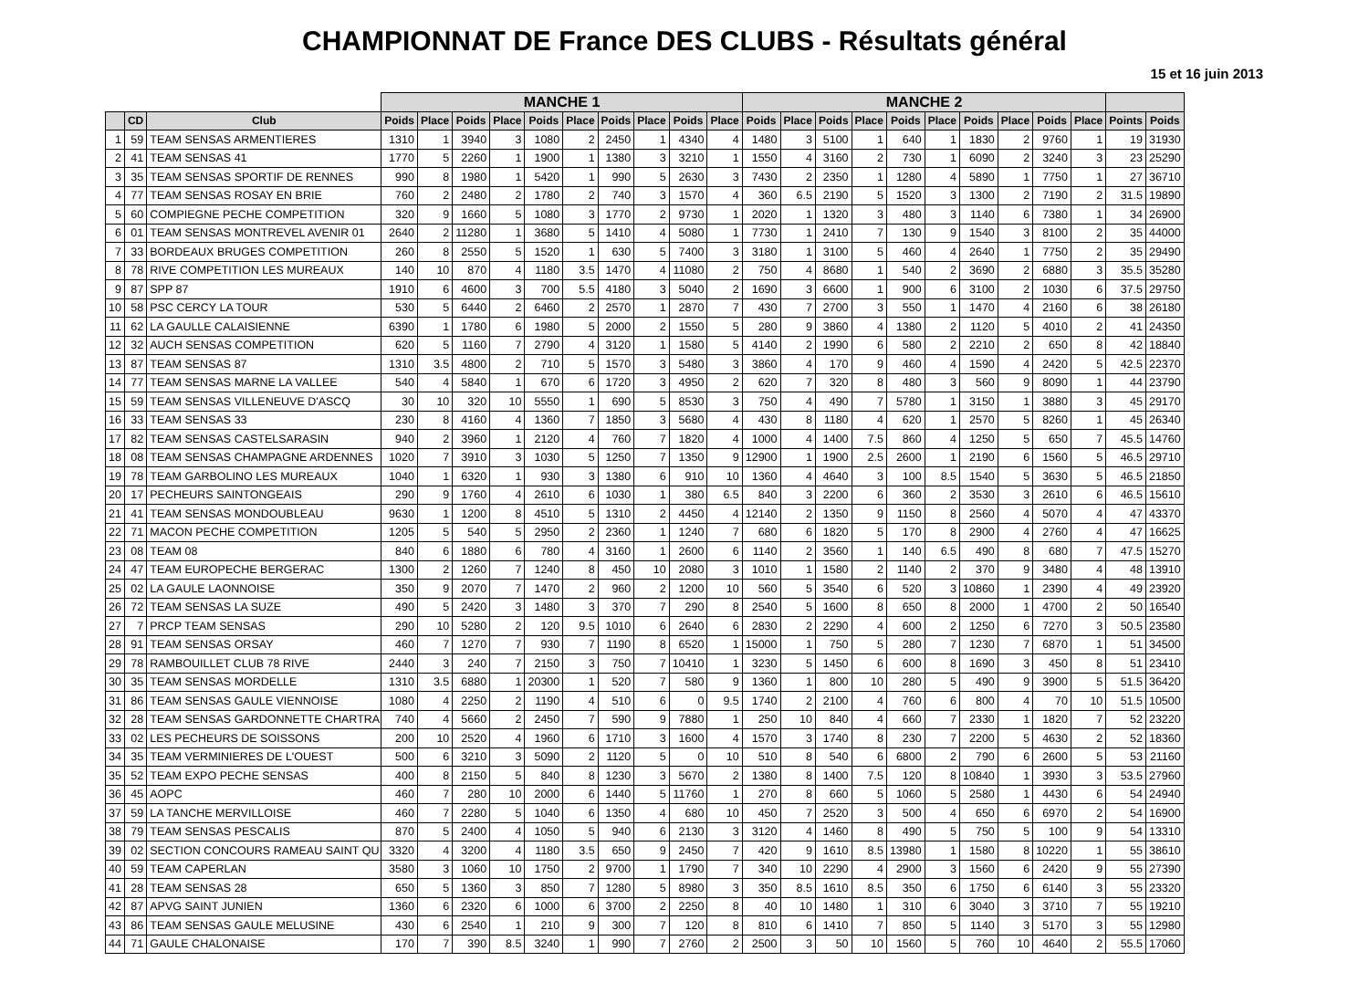CHAMPIONNAT DE France DES CLUBS - Résultats général
15 et 16 juin 2013
| | | | MANCHE 1 | | | | | | | | | | MANCHE 2 | | | | | | | | | | | |
| --- | --- | --- | --- | --- | --- | --- | --- | --- | --- | --- | --- | --- | --- | --- | --- | --- | --- | --- | --- | --- | --- | --- | --- | --- |
| | CD | Club | Poids | Place | Poids | Place | Poids | Place | Poids | Place | Poids | Place | Poids | Place | Poids | Place | Poids | Place | Poids | Place | Poids | Place | Points | Poids |
| 1 | 59 | TEAM SENSAS ARMENTIERES | 1310 | 1 | 3940 | 3 | 1080 | 2 | 2450 | 1 | 4340 | 4 | 1480 | 3 | 5100 | 1 | 640 | 1 | 1830 | 2 | 9760 | 1 | 19 | 31930 |
| 2 | 41 | TEAM SENSAS 41 | 1770 | 5 | 2260 | 1 | 1900 | 1 | 1380 | 3 | 3210 | 1 | 1550 | 4 | 3160 | 2 | 730 | 1 | 6090 | 2 | 3240 | 3 | 23 | 25290 |
| 3 | 35 | TEAM SENSAS SPORTIF DE RENNES | 990 | 8 | 1980 | 1 | 5420 | 1 | 990 | 5 | 2630 | 3 | 7430 | 2 | 2350 | 1 | 1280 | 4 | 5890 | 1 | 7750 | 1 | 27 | 36710 |
| 4 | 77 | TEAM SENSAS ROSAY EN BRIE | 760 | 2 | 2480 | 2 | 1780 | 2 | 740 | 3 | 1570 | 4 | 360 | 6.5 | 2190 | 5 | 1520 | 3 | 1300 | 2 | 7190 | 2 | 31.5 | 19890 |
| 5 | 60 | COMPIEGNE PECHE COMPETITION | 320 | 9 | 1660 | 5 | 1080 | 3 | 1770 | 2 | 9730 | 1 | 2020 | 1 | 1320 | 3 | 480 | 3 | 1140 | 6 | 7380 | 1 | 34 | 26900 |
| 6 | 01 | TEAM SENSAS MONTREVEL AVENIR 01 | 2640 | 2 | 11280 | 1 | 3680 | 5 | 1410 | 4 | 5080 | 1 | 7730 | 1 | 2410 | 7 | 130 | 9 | 1540 | 3 | 8100 | 2 | 35 | 44000 |
| 7 | 33 | BORDEAUX BRUGES COMPETITION | 260 | 8 | 2550 | 5 | 1520 | 1 | 630 | 5 | 7400 | 3 | 3180 | 1 | 3100 | 5 | 460 | 4 | 2640 | 1 | 7750 | 2 | 35 | 29490 |
| 8 | 78 | RIVE COMPETITION LES MUREAUX | 140 | 10 | 870 | 4 | 1180 | 3.5 | 1470 | 4 | 11080 | 2 | 750 | 4 | 8680 | 1 | 540 | 2 | 3690 | 2 | 6880 | 3 | 35.5 | 35280 |
| 9 | 87 | SPP 87 | 1910 | 6 | 4600 | 3 | 700 | 5.5 | 4180 | 3 | 5040 | 2 | 1690 | 3 | 6600 | 1 | 900 | 6 | 3100 | 2 | 1030 | 6 | 37.5 | 29750 |
| 10 | 58 | PSC CERCY LA TOUR | 530 | 5 | 6440 | 2 | 6460 | 2 | 2570 | 1 | 2870 | 7 | 430 | 7 | 2700 | 3 | 550 | 1 | 1470 | 4 | 2160 | 6 | 38 | 26180 |
| 11 | 62 | LA GAULLE CALAISIENNE | 6390 | 1 | 1780 | 6 | 1980 | 5 | 2000 | 2 | 1550 | 5 | 280 | 9 | 3860 | 4 | 1380 | 2 | 1120 | 5 | 4010 | 2 | 41 | 24350 |
| 12 | 32 | AUCH SENSAS COMPETITION | 620 | 5 | 1160 | 7 | 2790 | 4 | 3120 | 1 | 1580 | 5 | 4140 | 2 | 1990 | 6 | 580 | 2 | 2210 | 2 | 650 | 8 | 42 | 18840 |
| 13 | 87 | TEAM SENSAS 87 | 1310 | 3.5 | 4800 | 2 | 710 | 5 | 1570 | 3 | 5480 | 3 | 3860 | 4 | 170 | 9 | 460 | 4 | 1590 | 4 | 2420 | 5 | 42.5 | 22370 |
| 14 | 77 | TEAM SENSAS MARNE LA VALLEE | 540 | 4 | 5840 | 1 | 670 | 6 | 1720 | 3 | 4950 | 2 | 620 | 7 | 320 | 8 | 480 | 3 | 560 | 9 | 8090 | 1 | 44 | 23790 |
| 15 | 59 | TEAM SENSAS VILLENEUVE D'ASCQ | 30 | 10 | 320 | 10 | 5550 | 1 | 690 | 5 | 8530 | 3 | 750 | 4 | 490 | 7 | 5780 | 1 | 3150 | 1 | 3880 | 3 | 45 | 29170 |
| 16 | 33 | TEAM SENSAS 33 | 230 | 8 | 4160 | 4 | 1360 | 7 | 1850 | 3 | 5680 | 4 | 430 | 8 | 1180 | 4 | 620 | 1 | 2570 | 5 | 8260 | 1 | 45 | 26340 |
| 17 | 82 | TEAM SENSAS CASTELSARASIN | 940 | 2 | 3960 | 1 | 2120 | 4 | 760 | 7 | 1820 | 4 | 1000 | 4 | 1400 | 7.5 | 860 | 4 | 1250 | 5 | 650 | 7 | 45.5 | 14760 |
| 18 | 08 | TEAM SENSAS CHAMPAGNE ARDENNES | 1020 | 7 | 3910 | 3 | 1030 | 5 | 1250 | 7 | 1350 | 9 | 12900 | 1 | 1900 | 2.5 | 2600 | 1 | 2190 | 6 | 1560 | 5 | 46.5 | 29710 |
| 19 | 78 | TEAM GARBOLINO LES MUREAUX | 1040 | 1 | 6320 | 1 | 930 | 3 | 1380 | 6 | 910 | 10 | 1360 | 4 | 4640 | 3 | 100 | 8.5 | 1540 | 5 | 3630 | 5 | 46.5 | 21850 |
| 20 | 17 | PECHEURS SAINTONGEAIS | 290 | 9 | 1760 | 4 | 2610 | 6 | 1030 | 1 | 380 | 6.5 | 840 | 3 | 2200 | 6 | 360 | 2 | 3530 | 3 | 2610 | 6 | 46.5 | 15610 |
| 21 | 41 | TEAM SENSAS MONDOUBLEAU | 9630 | 1 | 1200 | 8 | 4510 | 5 | 1310 | 2 | 4450 | 4 | 12140 | 2 | 1350 | 9 | 1150 | 8 | 2560 | 4 | 5070 | 4 | 47 | 43370 |
| 22 | 71 | MACON PECHE COMPETITION | 1205 | 5 | 540 | 5 | 2950 | 2 | 2360 | 1 | 1240 | 7 | 680 | 6 | 1820 | 5 | 170 | 8 | 2900 | 4 | 2760 | 4 | 47 | 16625 |
| 23 | 08 | TEAM 08 | 840 | 6 | 1880 | 6 | 780 | 4 | 3160 | 1 | 2600 | 6 | 1140 | 2 | 3560 | 1 | 140 | 6.5 | 490 | 8 | 680 | 7 | 47.5 | 15270 |
| 24 | 47 | TEAM EUROPECHE BERGERAC | 1300 | 2 | 1260 | 7 | 1240 | 8 | 450 | 10 | 2080 | 3 | 1010 | 1 | 1580 | 2 | 1140 | 2 | 370 | 9 | 3480 | 4 | 48 | 13910 |
| 25 | 02 | LA GAULE LAONNOISE | 350 | 9 | 2070 | 7 | 1470 | 2 | 960 | 2 | 1200 | 10 | 560 | 5 | 3540 | 6 | 520 | 3 | 10860 | 1 | 2390 | 4 | 49 | 23920 |
| 26 | 72 | TEAM SENSAS LA SUZE | 490 | 5 | 2420 | 3 | 1480 | 3 | 370 | 7 | 290 | 8 | 2540 | 5 | 1600 | 8 | 650 | 8 | 2000 | 1 | 4700 | 2 | 50 | 16540 |
| 27 | 7 | PRCP TEAM SENSAS | 290 | 10 | 5280 | 2 | 120 | 9.5 | 1010 | 6 | 2640 | 6 | 2830 | 2 | 2290 | 4 | 600 | 2 | 1250 | 6 | 7270 | 3 | 50.5 | 23580 |
| 28 | 91 | TEAM SENSAS ORSAY | 460 | 7 | 1270 | 7 | 930 | 7 | 1190 | 8 | 6520 | 1 | 15000 | 1 | 750 | 5 | 280 | 7 | 1230 | 7 | 6870 | 1 | 51 | 34500 |
| 29 | 78 | RAMBOUILLET CLUB 78 RIVE | 2440 | 3 | 240 | 7 | 2150 | 3 | 750 | 7 | 10410 | 1 | 3230 | 5 | 1450 | 6 | 600 | 8 | 1690 | 3 | 450 | 8 | 51 | 23410 |
| 30 | 35 | TEAM SENSAS MORDELLE | 1310 | 3.5 | 6880 | 1 | 20300 | 1 | 520 | 7 | 580 | 9 | 1360 | 1 | 800 | 10 | 280 | 5 | 490 | 9 | 3900 | 5 | 51.5 | 36420 |
| 31 | 86 | TEAM SENSAS GAULE VIENNOISE | 1080 | 4 | 2250 | 2 | 1190 | 4 | 510 | 6 | 0 | 9.5 | 1740 | 2 | 2100 | 4 | 760 | 6 | 800 | 4 | 70 | 10 | 51.5 | 10500 |
| 32 | 28 | TEAM SENSAS GARDONNETTE CHARTRA | 740 | 4 | 5660 | 2 | 2450 | 7 | 590 | 9 | 7880 | 1 | 250 | 10 | 840 | 4 | 660 | 7 | 2330 | 1 | 1820 | 7 | 52 | 23220 |
| 33 | 02 | LES PECHEURS DE SOISSONS | 200 | 10 | 2520 | 4 | 1960 | 6 | 1710 | 3 | 1600 | 4 | 1570 | 3 | 1740 | 8 | 230 | 7 | 2200 | 5 | 4630 | 2 | 52 | 18360 |
| 34 | 35 | TEAM VERMINIERES DE L'OUEST | 500 | 6 | 3210 | 3 | 5090 | 2 | 1120 | 5 | 0 | 10 | 510 | 8 | 540 | 6 | 6800 | 2 | 790 | 6 | 2600 | 5 | 53 | 21160 |
| 35 | 52 | TEAM EXPO PECHE SENSAS | 400 | 8 | 2150 | 5 | 840 | 8 | 1230 | 3 | 5670 | 2 | 1380 | 8 | 1400 | 7.5 | 120 | 8 | 10840 | 1 | 3930 | 3 | 53.5 | 27960 |
| 36 | 45 | AOPC | 460 | 7 | 280 | 10 | 2000 | 6 | 1440 | 5 | 11760 | 1 | 270 | 8 | 660 | 5 | 1060 | 5 | 2580 | 1 | 4430 | 6 | 54 | 24940 |
| 37 | 59 | LA TANCHE MERVILLOISE | 460 | 7 | 2280 | 5 | 1040 | 6 | 1350 | 4 | 680 | 10 | 450 | 7 | 2520 | 3 | 500 | 4 | 650 | 6 | 6970 | 2 | 54 | 16900 |
| 38 | 79 | TEAM SENSAS PESCALIS | 870 | 5 | 2400 | 4 | 1050 | 5 | 940 | 6 | 2130 | 3 | 3120 | 4 | 1460 | 8 | 490 | 5 | 750 | 5 | 100 | 9 | 54 | 13310 |
| 39 | 02 | SECTION CONCOURS RAMEAU SAINT QU | 3320 | 4 | 3200 | 4 | 1180 | 3.5 | 650 | 9 | 2450 | 7 | 420 | 9 | 1610 | 8.5 | 13980 | 1 | 1580 | 8 | 10220 | 1 | 55 | 38610 |
| 40 | 59 | TEAM CAPERLAN | 3580 | 3 | 1060 | 10 | 1750 | 2 | 9700 | 1 | 1790 | 7 | 340 | 10 | 2290 | 4 | 2900 | 3 | 1560 | 6 | 2420 | 9 | 55 | 27390 |
| 41 | 28 | TEAM SENSAS 28 | 650 | 5 | 1360 | 3 | 850 | 7 | 1280 | 5 | 8980 | 3 | 350 | 8.5 | 1610 | 8.5 | 350 | 6 | 1750 | 6 | 6140 | 3 | 55 | 23320 |
| 42 | 87 | APVG SAINT JUNIEN | 1360 | 6 | 2320 | 6 | 1000 | 6 | 3700 | 2 | 2250 | 8 | 40 | 10 | 1480 | 1 | 310 | 6 | 3040 | 3 | 3710 | 7 | 55 | 19210 |
| 43 | 86 | TEAM SENSAS GAULE MELUSINE | 430 | 6 | 2540 | 1 | 210 | 9 | 300 | 7 | 120 | 8 | 810 | 6 | 1410 | 7 | 850 | 5 | 1140 | 3 | 5170 | 3 | 55 | 12980 |
| 44 | 71 | GAULE CHALONAISE | 170 | 7 | 390 | 8.5 | 3240 | 1 | 990 | 7 | 2760 | 2 | 2500 | 3 | 50 | 10 | 1560 | 5 | 760 | 10 | 4640 | 2 | 55.5 | 17060 |